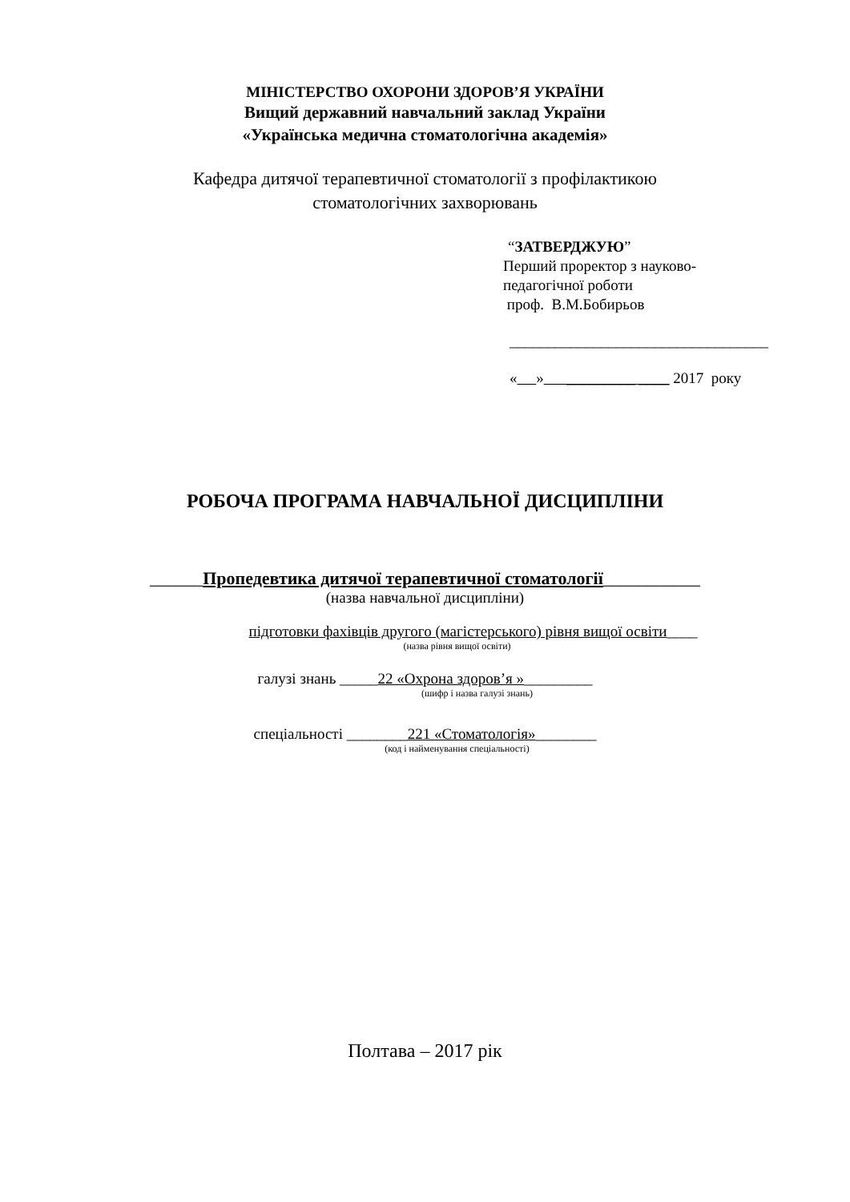МІНІСТЕРСТВО ОХОРОНИ ЗДОРОВ’Я УКРАЇНИ
Вищий державний навчальний заклад України
«Українська медична стоматологічна академія»
Кафедра дитячої терапевтичної стоматології з профілактикою
стоматологічних захворювань
“ЗАТВЕРДЖУЮ”
Перший проректор з науково-
педагогічної роботи
проф. В.М.Бобирьов
__________________________________
« » _________ ____ 2017 року
РОБОЧА ПРОГРАМА НАВЧАЛЬНОЇ ДИСЦИПЛІНИ
______Пропедевтика дитячої терапевтичної стоматології___________
(назва навчальної дисципліни)
підготовки фахівців другого (магістерського) рівня вищої освіти____
(назва рівня вищої освіти)
галузі знань _____22 «Охрона здоров’я »_________
(шифр і назва галузі знань)
спеціальності ________221 «Стоматологія»________
(код і найменування спеціальності)
Полтава – 2017 рік